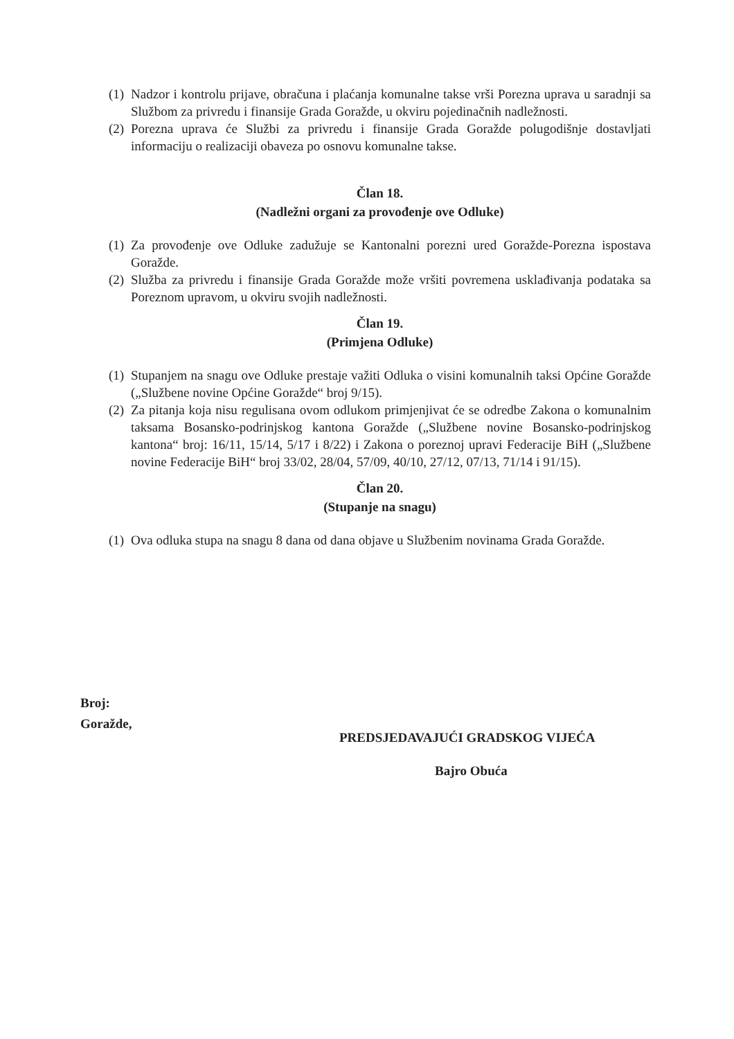(1) Nadzor i kontrolu prijave, obračuna i plaćanja komunalne takse vrši Porezna uprava u saradnji sa Službom za privredu i finansije Grada Goražde, u okviru pojedinačnih nadležnosti.
(2) Porezna uprava će Službi za privredu i finansije Grada Goražde polugodišnje dostavljati informaciju o realizaciji obaveza po osnovu komunalne takse.
Član 18.
(Nadležni organi za provođenje ove Odluke)
(1) Za provođenje ove Odluke zadužuje se Kantonalni porezni ured Goražde-Porezna ispostava Goražde.
(2) Služba za privredu i finansije Grada Goražde može vršiti povremena usklađivanja podataka sa Poreznom upravom, u okviru svojih nadležnosti.
Član 19.
(Primjena Odluke)
(1) Stupanjem na snagu ove Odluke prestaje važiti Odluka o visini komunalnih taksi Općine Goražde („Službene novine Općine Goražde“ broj 9/15).
(2) Za pitanja koja nisu regulisana ovom odlukom primjenjivat će se odredbe Zakona o komunalnim taksama Bosansko-podrinjskog kantona Goražde („Službene novine Bosansko-podrinjskog kantona“ broj: 16/11, 15/14, 5/17 i 8/22) i Zakona o poreznoj upravi Federacije BiH („Službene novine Federacije BiH“ broj 33/02, 28/04, 57/09, 40/10, 27/12, 07/13, 71/14 i 91/15).
Član 20.
(Stupanje na snagu)
(1) Ova odluka stupa na snagu 8 dana od dana objave u Službenim novinama Grada Goražde.
Broj:
Goražde,
PREDSJEDAVAJUĆI GRADSKOG VIJEĆA
Bajro Obuća